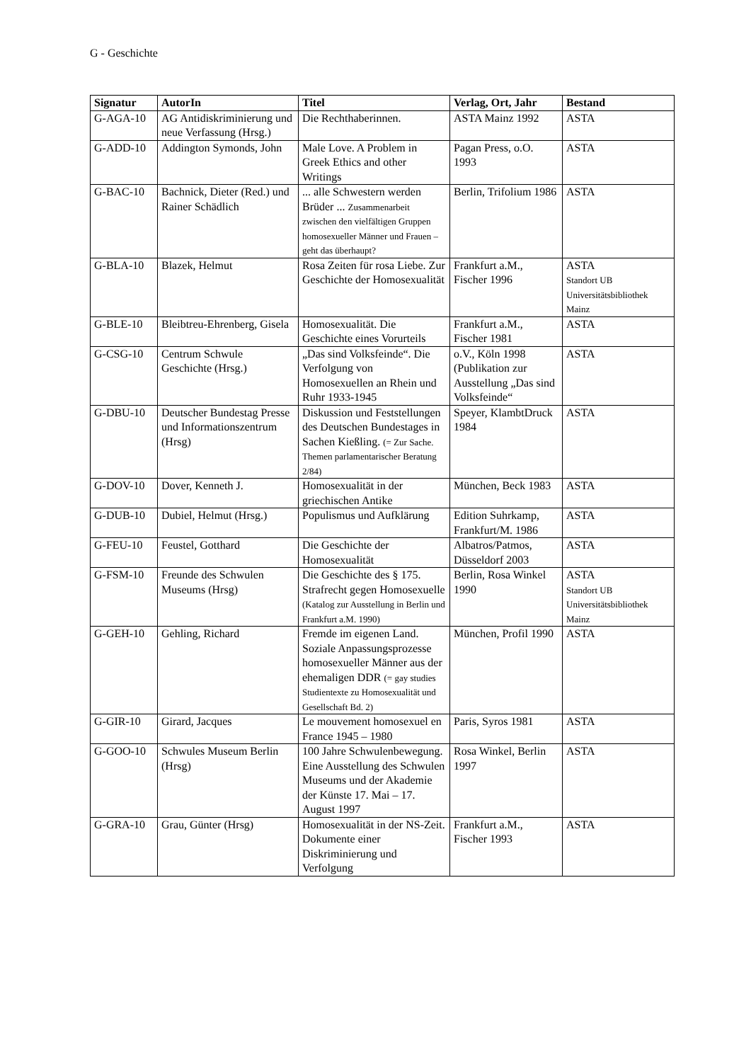G - Geschichte
| Signatur | AutorIn | Titel | Verlag, Ort, Jahr | Bestand |
| --- | --- | --- | --- | --- |
| G-AGA-10 | AG Antidiskriminierung und neue Verfassung (Hrsg.) | Die Rechthaberinnen. | ASTA Mainz 1992 | ASTA |
| G-ADD-10 | Addington Symonds, John | Male Love. A Problem in Greek Ethics and other Writings | Pagan Press, o.O. 1993 | ASTA |
| G-BAC-10 | Bachnick, Dieter (Red.) und Rainer Schädlich | ... alle Schwestern werden Brüder ... Zusammenarbeit zwischen den vielfältigen Gruppen homosexueller Männer und Frauen – geht das überhaupt? | Berlin, Trifolium 1986 | ASTA |
| G-BLA-10 | Blazek, Helmut | Rosa Zeiten für rosa Liebe. Zur Geschichte der Homosexualität | Frankfurt a.M., Fischer 1996 | ASTA Standort UB Universitätsbibliothek Mainz |
| G-BLE-10 | Bleibtreu-Ehrenberg, Gisela | Homosexualität. Die Geschichte eines Vorurteils | Frankfurt a.M., Fischer 1981 | ASTA |
| G-CSG-10 | Centrum Schwule Geschichte (Hrsg.) | „Das sind Volksfeinde“. Die Verfolgung von Homosexuellen an Rhein und Ruhr 1933-1945 | o.V., Köln 1998 (Publikation zur Ausstellung „Das sind Volksfeinde“ | ASTA |
| G-DBU-10 | Deutscher Bundestag Presse und Informationszentrum (Hrsg) | Diskussion und Feststellungen des Deutschen Bundestages in Sachen Kießling. (= Zur Sache. Themen parlamentarischer Beratung 2/84) | Speyer, KlambtDruck 1984 | ASTA |
| G-DOV-10 | Dover, Kenneth J. | Homosexualität in der griechischen Antike | München, Beck 1983 | ASTA |
| G-DUB-10 | Dubiel, Helmut (Hrsg.) | Populismus und Aufklärung | Edition Suhrkamp, Frankfurt/M. 1986 | ASTA |
| G-FEU-10 | Feustel, Gotthard | Die Geschichte der Homosexualität | Albatros/Patmos, Düsseldorf 2003 | ASTA |
| G-FSM-10 | Freunde des Schwulen Museums (Hrsg) | Die Geschichte des § 175. Strafrecht gegen Homosexuelle (Katalog zur Ausstellung in Berlin und Frankfurt a.M. 1990) | Berlin, Rosa Winkel 1990 | ASTA Standort UB Universitätsbibliothek Mainz |
| G-GEH-10 | Gehling, Richard | Fremde im eigenen Land. Soziale Anpassungsprozesse homosexueller Männer aus der ehemaligen DDR (= gay studies Studientexte zu Homosexualität und Gesellschaft Bd. 2) | München, Profil 1990 | ASTA |
| G-GIR-10 | Girard, Jacques | Le mouvement homosexuel en France 1945 – 1980 | Paris, Syros 1981 | ASTA |
| G-GOO-10 | Schwules Museum Berlin (Hrsg) | 100 Jahre Schwulenbewegung. Eine Ausstellung des Schwulen Museums und der Akademie der Künste 17. Mai – 17. August 1997 | Rosa Winkel, Berlin 1997 | ASTA |
| G-GRA-10 | Grau, Günter (Hrsg) | Homosexualität in der NS-Zeit. Dokumente einer Diskriminierung und Verfolgung | Frankfurt a.M., Fischer 1993 | ASTA |